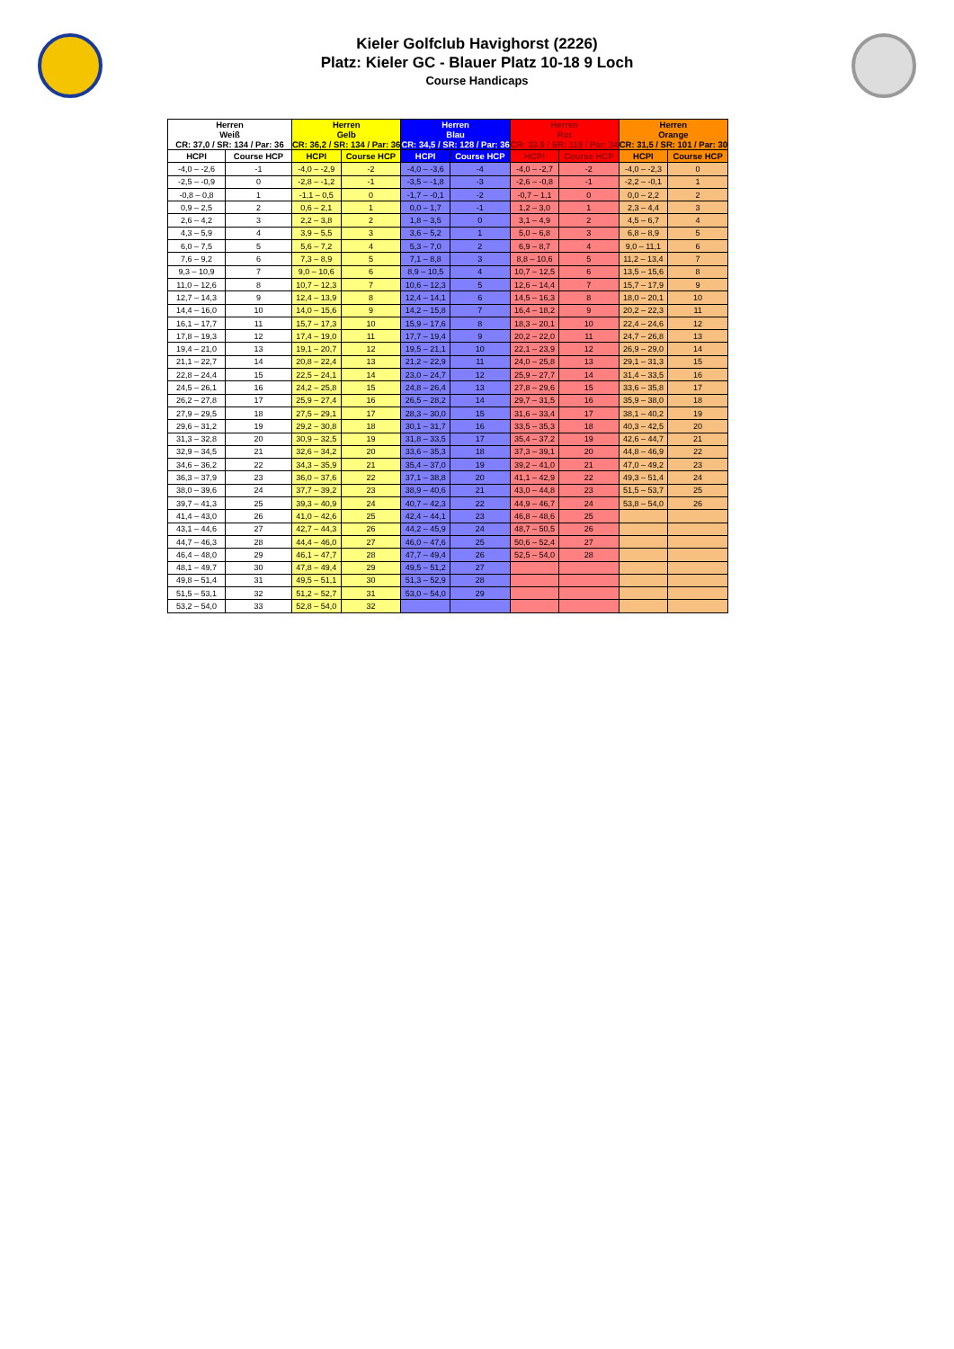Kieler Golfclub Havighorst (2226)
Platz: Kieler GC - Blauer Platz 10-18 9 Loch
Course Handicaps
| Herren Weiß CR: 37,0 / SR: 134 / Par: 36 | | Herren Gelb CR: 36,2 / SR: 134 / Par: 36 | | Herren Blau CR: 34,5 / SR: 128 / Par: 36 | | Herren Rot CR: 33,9 / SR: 119 / Par: 34 | | Herren Orange CR: 31,5 / SR: 101 / Par: 30 | |
| --- | --- | --- | --- | --- | --- | --- | --- | --- | --- |
| HCPI | Course HCP | HCPI | Course HCP | HCPI | Course HCP | HCPI | Course HCP | HCPI | Course HCP |
| -4,0 – -2,6 | -1 | -4,0 – -2,9 | -2 | -4,0 – -3,6 | -4 | -4,0 – -2,7 | -2 | -4,0 – -2,3 | 0 |
| -2,5 – -0,9 | 0 | -2,8 – -1,2 | -1 | -3,5 – -1,8 | -3 | -2,6 – -0,8 | -1 | -2,2 – -0,1 | 1 |
| -0,8 – 0,8 | 1 | -1,1 – 0,5 | 0 | -1,7 – -0,1 | -2 | -0,7 – 1,1 | 0 | 0,0 – 2,2 | 2 |
| 0,9 – 2,5 | 2 | 0,6 – 2,1 | 1 | 0,0 – 1,7 | -1 | 1,2 – 3,0 | 1 | 2,3 – 4,4 | 3 |
| 2,6 – 4,2 | 3 | 2,2 – 3,8 | 2 | 1,8 – 3,5 | 0 | 3,1 – 4,9 | 2 | 4,5 – 6,7 | 4 |
| 4,3 – 5,9 | 4 | 3,9 – 5,5 | 3 | 3,6 – 5,2 | 1 | 5,0 – 6,8 | 3 | 6,8 – 8,9 | 5 |
| 6,0 – 7,5 | 5 | 5,6 – 7,2 | 4 | 5,3 – 7,0 | 2 | 6,9 – 8,7 | 4 | 9,0 – 11,1 | 6 |
| 7,6 – 9,2 | 6 | 7,3 – 8,9 | 5 | 7,1 – 8,8 | 3 | 8,8 – 10,6 | 5 | 11,2 – 13,4 | 7 |
| 9,3 – 10,9 | 7 | 9,0 – 10,6 | 6 | 8,9 – 10,5 | 4 | 10,7 – 12,5 | 6 | 13,5 – 15,6 | 8 |
| 11,0 – 12,6 | 8 | 10,7 – 12,3 | 7 | 10,6 – 12,3 | 5 | 12,6 – 14,4 | 7 | 15,7 – 17,9 | 9 |
| 12,7 – 14,3 | 9 | 12,4 – 13,9 | 8 | 12,4 – 14,1 | 6 | 14,5 – 16,3 | 8 | 18,0 – 20,1 | 10 |
| 14,4 – 16,0 | 10 | 14,0 – 15,6 | 9 | 14,2 – 15,8 | 7 | 16,4 – 18,2 | 9 | 20,2 – 22,3 | 11 |
| 16,1 – 17,7 | 11 | 15,7 – 17,3 | 10 | 15,9 – 17,6 | 8 | 18,3 – 20,1 | 10 | 22,4 – 24,6 | 12 |
| 17,8 – 19,3 | 12 | 17,4 – 19,0 | 11 | 17,7 – 19,4 | 9 | 20,2 – 22,0 | 11 | 24,7 – 26,8 | 13 |
| 19,4 – 21,0 | 13 | 19,1 – 20,7 | 12 | 19,5 – 21,1 | 10 | 22,1 – 23,9 | 12 | 26,9 – 29,0 | 14 |
| 21,1 – 22,7 | 14 | 20,8 – 22,4 | 13 | 21,2 – 22,9 | 11 | 24,0 – 25,8 | 13 | 29,1 – 31,3 | 15 |
| 22,8 – 24,4 | 15 | 22,5 – 24,1 | 14 | 23,0 – 24,7 | 12 | 25,9 – 27,7 | 14 | 31,4 – 33,5 | 16 |
| 24,5 – 26,1 | 16 | 24,2 – 25,8 | 15 | 24,8 – 26,4 | 13 | 27,8 – 29,6 | 15 | 33,6 – 35,8 | 17 |
| 26,2 – 27,8 | 17 | 25,9 – 27,4 | 16 | 26,5 – 28,2 | 14 | 29,7 – 31,5 | 16 | 35,9 – 38,0 | 18 |
| 27,9 – 29,5 | 18 | 27,5 – 29,1 | 17 | 28,3 – 30,0 | 15 | 31,6 – 33,4 | 17 | 38,1 – 40,2 | 19 |
| 29,6 – 31,2 | 19 | 29,2 – 30,8 | 18 | 30,1 – 31,7 | 16 | 33,5 – 35,3 | 18 | 40,3 – 42,5 | 20 |
| 31,3 – 32,8 | 20 | 30,9 – 32,5 | 19 | 31,8 – 33,5 | 17 | 35,4 – 37,2 | 19 | 42,6 – 44,7 | 21 |
| 32,9 – 34,5 | 21 | 32,6 – 34,2 | 20 | 33,6 – 35,3 | 18 | 37,3 – 39,1 | 20 | 44,8 – 46,9 | 22 |
| 34,6 – 36,2 | 22 | 34,3 – 35,9 | 21 | 35,4 – 37,0 | 19 | 39,2 – 41,0 | 21 | 47,0 – 49,2 | 23 |
| 36,3 – 37,9 | 23 | 36,0 – 37,6 | 22 | 37,1 – 38,8 | 20 | 41,1 – 42,9 | 22 | 49,3 – 51,4 | 24 |
| 38,0 – 39,6 | 24 | 37,7 – 39,2 | 23 | 38,9 – 40,6 | 21 | 43,0 – 44,8 | 23 | 51,5 – 53,7 | 25 |
| 39,7 – 41,3 | 25 | 39,3 – 40,9 | 24 | 40,7 – 42,3 | 22 | 44,9 – 46,7 | 24 | 53,8 – 54,0 | 26 |
| 41,4 – 43,0 | 26 | 41,0 – 42,6 | 25 | 42,4 – 44,1 | 23 | 46,8 – 48,6 | 25 | | |
| 43,1 – 44,6 | 27 | 42,7 – 44,3 | 26 | 44,2 – 45,9 | 24 | 48,7 – 50,5 | 26 | | |
| 44,7 – 46,3 | 28 | 44,4 – 46,0 | 27 | 46,0 – 47,6 | 25 | 50,6 – 52,4 | 27 | | |
| 46,4 – 48,0 | 29 | 46,1 – 47,7 | 28 | 47,7 – 49,4 | 26 | 52,5 – 54,0 | 28 | | |
| 48,1 – 49,7 | 30 | 47,8 – 49,4 | 29 | 49,5 – 51,2 | 27 | | | | |
| 49,8 – 51,4 | 31 | 49,5 – 51,1 | 30 | 51,3 – 52,9 | 28 | | | | |
| 51,5 – 53,1 | 32 | 51,2 – 52,7 | 31 | 53,0 – 54,0 | 29 | | | | |
| 53,2 – 54,0 | 33 | 52,8 – 54,0 | 32 | | | | | | |